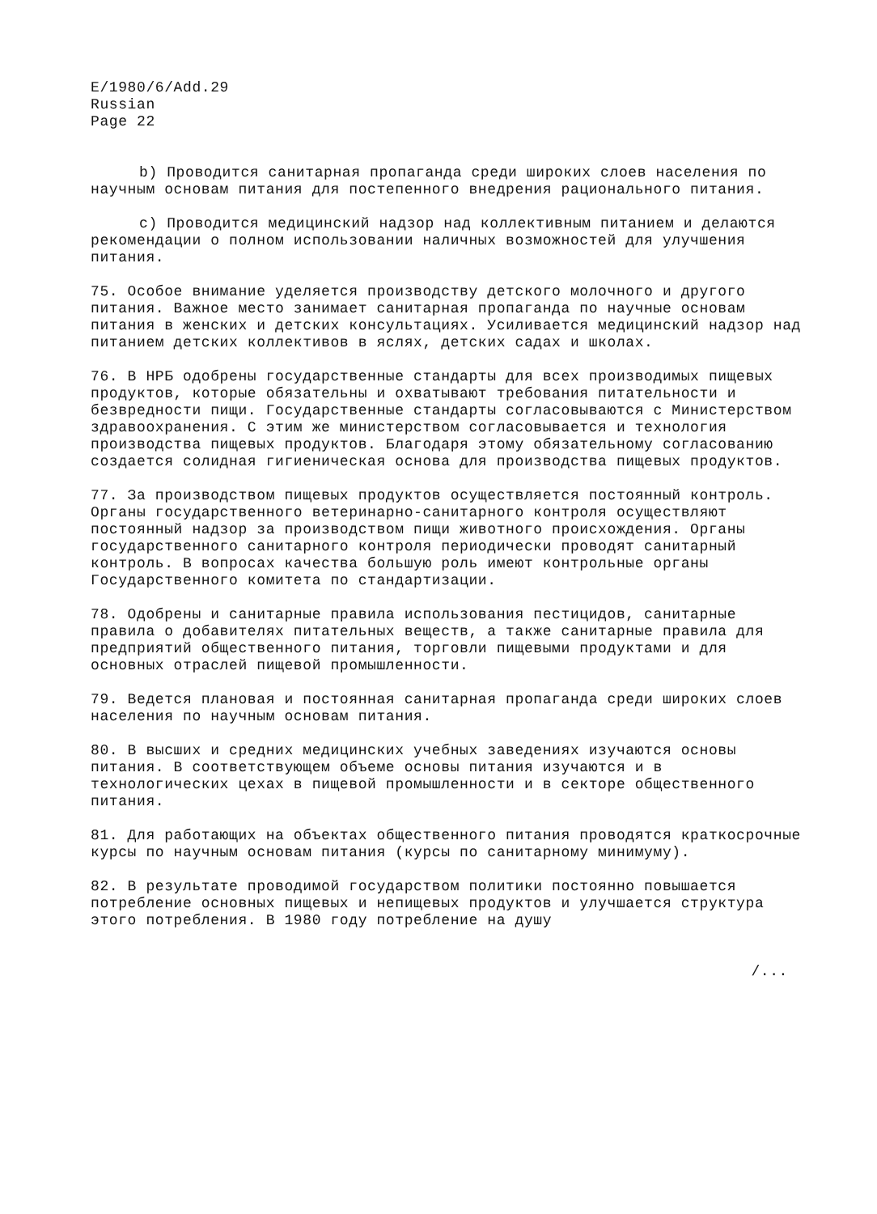E/1980/6/Add.29
Russian
Page 22
b) Проводится санитарная пропаганда среди широких слоев населения по научным основам питания для постепенного внедрения рационального питания.
c) Проводится медицинский надзор над коллективным питанием и делаются рекомендации о полном использовании наличных возможностей для улучшения питания.
75. Особое внимание уделяется производству детского молочного и другого питания. Важное место занимает санитарная пропаганда по научные основам питания в женских и детских консультациях. Усиливается медицинский надзор над питанием детских коллективов в яслях, детских садах и школах.
76. В НРБ одобрены государственные стандарты для всех производимых пищевых продуктов, которые обязательны и охватывают требования питательности и безвредности пищи. Государственные стандарты согласовываются с Министерством здравоохранения. С этим же министерством согласовывается и технология производства пищевых продуктов. Благодаря этому обязательному согласованию создается солидная гигиеническая основа для производства пищевых продуктов.
77. За производством пищевых продуктов осуществляется постоянный контроль. Органы государственного ветеринарно-санитарного контроля осуществляют постоянный надзор за производством пищи животного происхождения. Органы государственного санитарного контроля периодически проводят санитарный контроль. В вопросах качества большую роль имеют контрольные органы Государственного комитета по стандартизации.
78. Одобрены и санитарные правила использования пестицидов, санитарные правила о добавителях питательных веществ, а также санитарные правила для предприятий общественного питания, торговли пищевыми продуктами и для основных отраслей пищевой промышленности.
79. Ведется плановая и постоянная санитарная пропаганда среди широких слоев населения по научным основам питания.
80. В высших и средних медицинских учебных заведениях изучаются основы питания. В соответствующем объеме основы питания изучаются и в технологических цехах в пищевой промышленности и в секторе общественного питания.
81. Для работающих на объектах общественного питания проводятся краткосрочные курсы по научным основам питания (курсы по санитарному минимуму).
82. В результате проводимой государством политики постоянно повышается потребление основных пищевых и непищевых продуктов и улучшается структура этого потребления. В 1980 году потребление на душу
/...